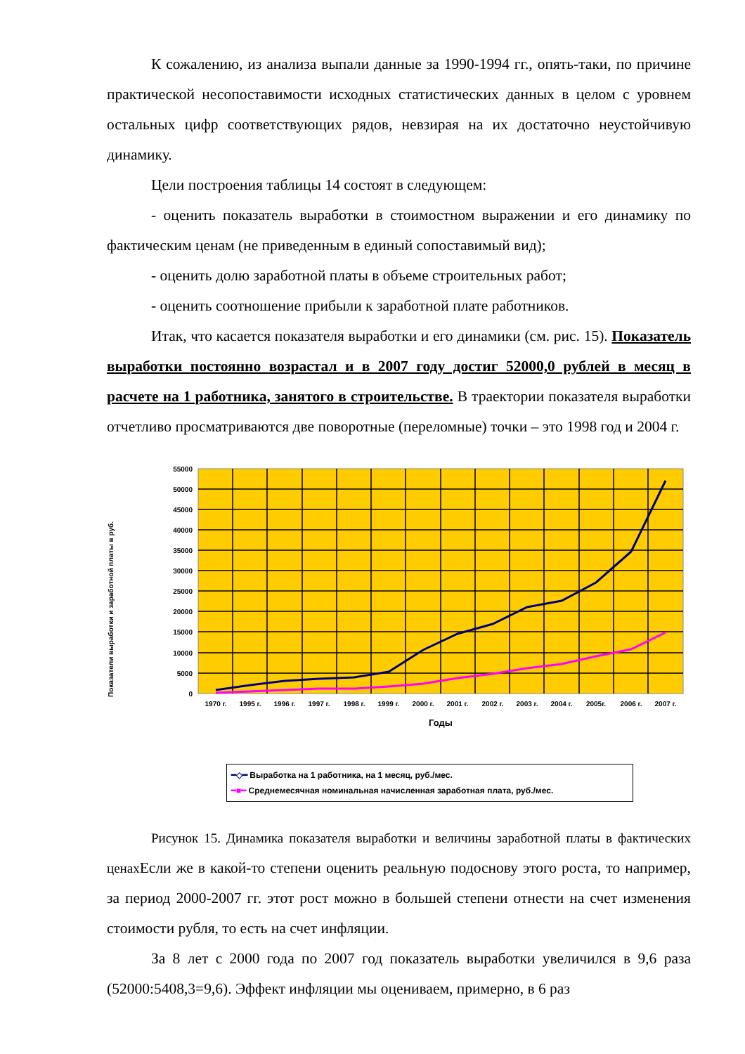К сожалению, из анализа выпали данные за 1990-1994 гг., опять-таки, по причине практической несопоставимости исходных статистических данных в целом с уровнем остальных цифр соответствующих рядов, невзирая на их достаточно неустойчивую динамику.
Цели построения таблицы 14 состоят в следующем:
- оценить показатель выработки в стоимостном выражении и его динамику по фактическим ценам (не приведенным в единый сопоставимый вид);
- оценить долю заработной платы в объеме строительных работ;
- оценить соотношение прибыли к заработной плате работников.
Итак, что касается показателя выработки и его динамики (см. рис. 15). Показатель выработки постоянно возрастал и в 2007 году достиг 52000,0 рублей в месяц в расчете на 1 работника, занятого в строительстве. В траектории показателя выработки отчетливо просматриваются две поворотные (переломные) точки – это 1998 год и 2004 г.
Показатели выработки и заработной платы в руб.
55000
50000
45000
40000
35000
30000
25000
20000
15000
10000
5000
0
1970 г.
1995 г.
1996 г.
1997 г.
1998 г.
1999 г.
2000 г.
2001 г.
2002 г.
2003 г.
2004 г.
2005г.
2006 г.
2007 г.
Годы
━◇━ Выработка на 1 работника, на 1 месяц, руб./мес.
━■━ Среднемесячная номинальная начисленная заработная плата, руб./мес.
Рисунок 15. Динамика показателя выработки и величины заработной платы в фактических ценах Если же в какой-то степени оценить реальную подоснову этого роста, то например, за период 2000-2007 гг. этот рост можно в большей степени отнести на счет изменения стоимости рубля, то есть на счет инфляции.
За 8 лет с 2000 года по 2007 год показатель выработки увеличился в 9,6 раза (52000:5408,3=9,6). Эффект инфляции мы оцениваем, примерно, в 6 раз